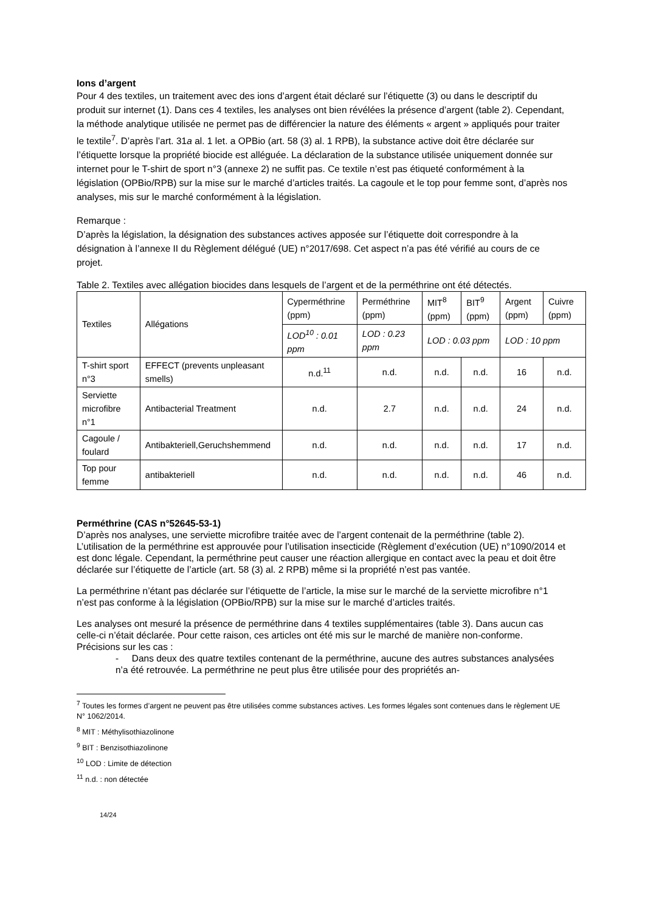Ions d’argent
Pour 4 des textiles, un traitement avec des ions d’argent était déclaré sur l’étiquette (3) ou dans le descriptif du produit sur internet (1). Dans ces 4 textiles, les analyses ont bien révélées la présence d’argent (table 2). Cependant, la méthode analytique utilisée ne permet pas de différencier la nature des éléments « argent » appliqués pour traiter le textile<sup>7</sup>. D’après l’art. 31a al. 1 let. a OPBio (art. 58 (3) al. 1 RPB), la substance active doit être déclarée sur l’étiquette lorsque la propriété biocide est alléguée. La déclaration de la substance utilisée uniquement donnée sur internet pour le T-shirt de sport n°3 (annexe 2) ne suffit pas. Ce textile n’est pas étiqueté conformément à la législation (OPBio/RPB) sur la mise sur le marché d’articles traités. La cagoule et le top pour femme sont, d’après nos analyses, mis sur le marché conformément à la législation.
Remarque :
D’après la législation, la désignation des substances actives apposée sur l’étiquette doit correspondre à la désignation à l’annexe II du Règlement délégué (UE) n°2017/698. Cet aspect n’a pas été vérifié au cours de ce projet.
Table 2. Textiles avec allégation biocides dans lesquels de l’argent et de la perméthrine ont été détectés.
| Textiles | Allégations | Cyperméthrine (ppm) | Perméthrine (ppm) | MIT<sup>8</sup> (ppm) | BIT<sup>9</sup> (ppm) | Argent (ppm) | Cuivre (ppm) |
| | | LOD<sup>10</sup> : 0.01 ppm | LOD : 0.23 ppm | LOD : 0.03 ppm | | LOD : 10 ppm | |
| T-shirt sport n°3 | EFFECT (prevents unpleasant smells) | n.d.<sup>11</sup> | n.d. | n.d. | n.d. | 16 | n.d. |
| Serviette microfibre n°1 | Antibacterial Treatment | n.d. | 2.7 | n.d. | n.d. | 24 | n.d. |
| Cagoule / foulard | Antibakteriell,Geruchshemmend | n.d. | n.d. | n.d. | n.d. | 17 | n.d. |
| Top pour femme | antibakteriell | n.d. | n.d. | n.d. | n.d. | 46 | n.d. |
Perméthrine (CAS n°52645-53-1)
D’après nos analyses, une serviette microfibre traitée avec de l’argent contenait de la perméthrine (table 2). L’utilisation de la perméthrine est approuvée pour l’utilisation insecticide (Règlement d’exécution (UE) n°1090/2014 et est donc légale. Cependant, la perméthrine peut causer une réaction allergique en contact avec la peau et doit être déclarée sur l’étiquette de l’article (art. 58 (3) al. 2 RPB) même si la propriété n’est pas vantée.
La perméthrine n’étant pas déclarée sur l’étiquette de l’article, la mise sur le marché de la serviette microfibre n°1 n’est pas conforme à la législation (OPBio/RPB) sur la mise sur le marché d’articles traités.
Les analyses ont mesuré la présence de perméthrine dans 4 textiles supplémentaires (table 3). Dans aucun cas celle-ci n’était déclarée. Pour cette raison, ces articles ont été mis sur le marché de manière non-conforme. Précisions sur les cas :
- Dans deux des quatre textiles contenant de la perméthrine, aucune des autres substances analysées n’a été retrouvée. La perméthrine ne peut plus être utilisée pour des propriétés an-
<sup>7</sup> Toutes les formes d’argent ne peuvent pas être utilisées comme substances actives. Les formes légales sont contenues dans le règlement UE N° 1062/2014.
<sup>8</sup> MIT : Méthylisothiazolinone
<sup>9</sup> BIT : Benzisothiazolinone
<sup>10</sup> LOD : Limite de détection
<sup>11</sup> n.d. : non détectée
14/24